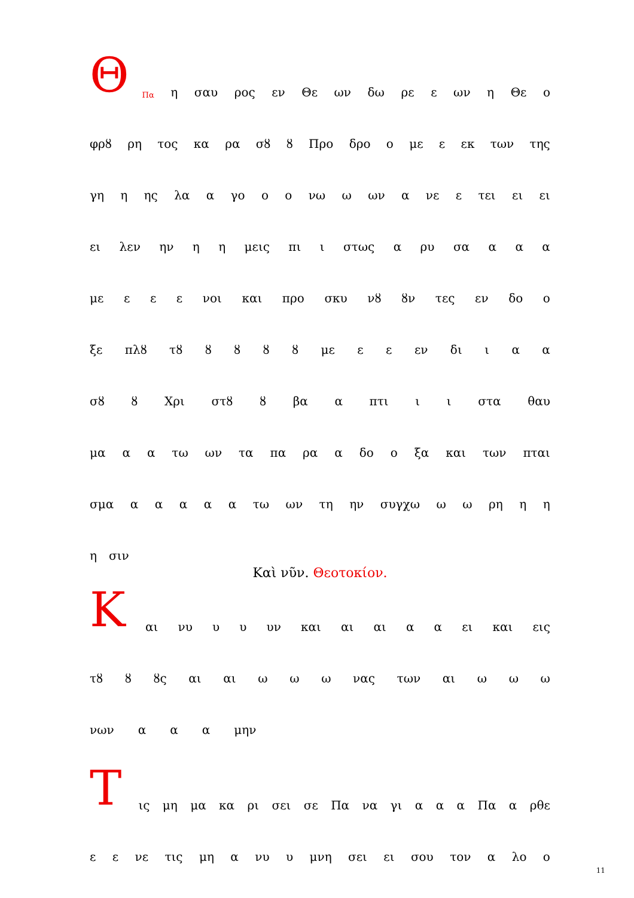ΘΠα η σαυ ρος εν Θε ων δω ρε ε ων η Θε ο
φρȣ ρη τος κα ρα σȣ ȣ Προ δρο ο με ε εκ των της
γη η ης λα α γο ο ο νω ω ων α νε ε τει ει ει
ει λεν ην η η μεις πι ι στως α ρυ σα α α α
με ε ε ε νοι και προ σκυ νȣ ȣν τες εν δο ο
ξε πλȣ τȣ ȣ ȣ ȣ ȣ με ε ε εν δι ι α α
σȣ ȣ Χρι στȣ ȣ βα α πτι ι ι στα θαυ
μα α α τω ων τα πα ρα α δο ο ξα και των πται
σμα α α α α α τω ων τη ην συγχω ω ω ρη η η
η σιν
Καὶ νῦν. Θεοτοκίον.
Και νυ υ υ υν και αι αι α α ει και εις
τȣ ȣ ȣς αι αι ω ω ω νας των αι ω ω ω
νων α α α μην
Τις μη μα κα ρι σει σε Πα να γι α α α Πα α ρθε
ε ε νε τις μη α νυ υ μνη σει ει σου τον α λο ο
11